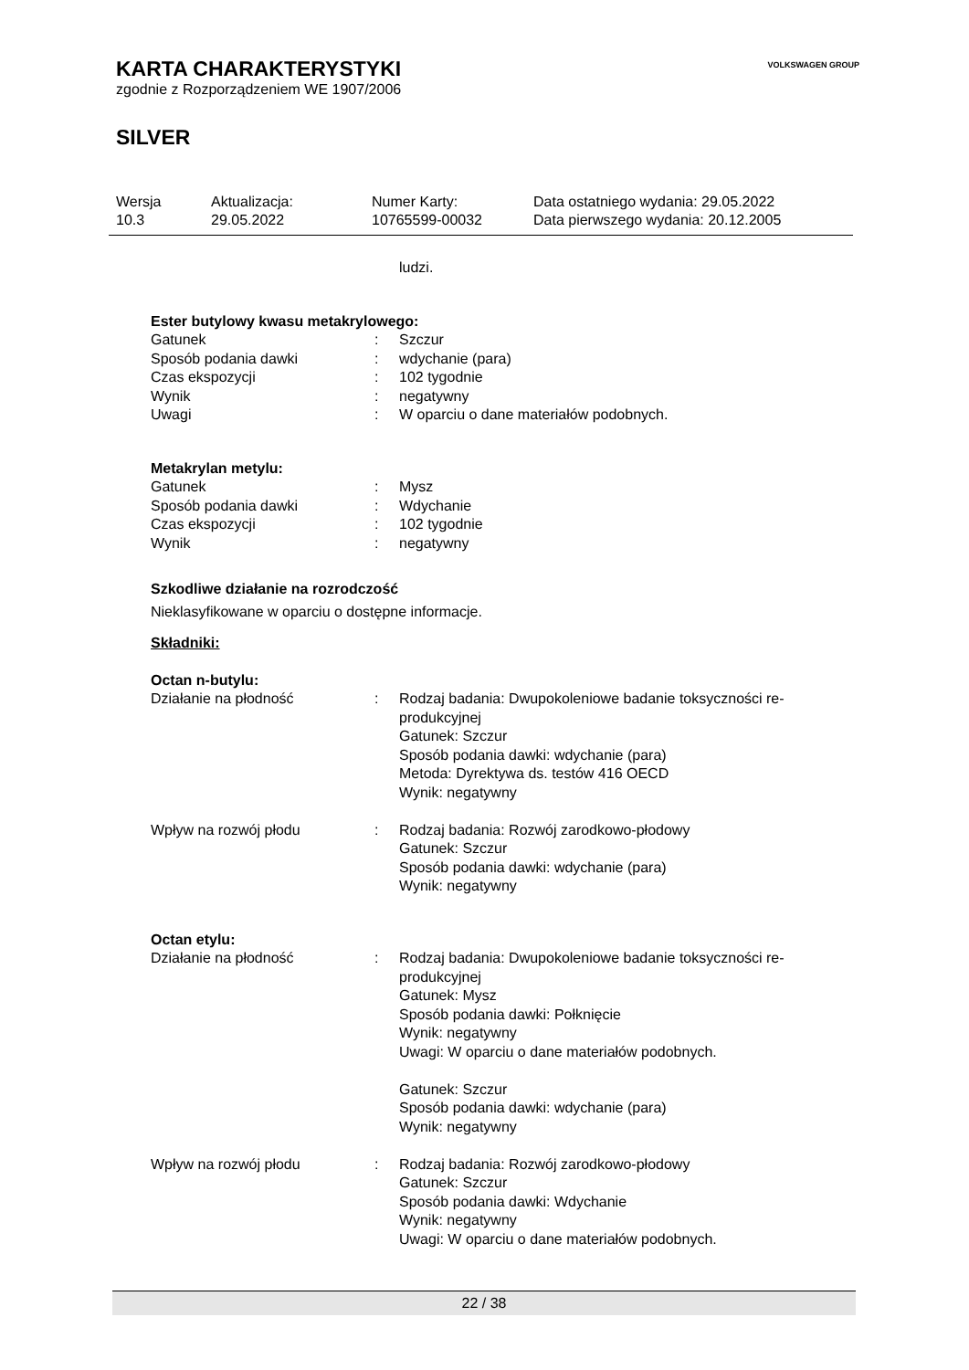KARTA CHARAKTERYSTYKI
zgodnie z Rozporządzeniem WE 1907/2006
SILVER
VOLKSWAGEN GROUP
| Wersja | Aktualizacja: | Numer Karty: | Data ostatniego wydania: 29.05.2022 |
| 10.3 | 29.05.2022 | 10765599-00032 | Data pierwszego wydania: 20.12.2005 |
ludzi.
Ester butylowy kwasu metakrylowego:
| Gatunek | : | Szczur |
| Sposób podania dawki | : | wdychanie (para) |
| Czas ekspozycji | : | 102 tygodnie |
| Wynik | : | negatywny |
| Uwagi | : | W oparciu o dane materiałów podobnych. |
Metakrylan metylu:
| Gatunek | : | Mysz |
| Sposób podania dawki | : | Wdychanie |
| Czas ekspozycji | : | 102 tygodnie |
| Wynik | : | negatywny |
Szkodliwe działanie na rozrodczość
Nieklasyfikowane w oparciu o dostępne informacje.
Składniki:
Octan n-butylu:
| Działanie na płodność | : | Rodzaj badania: Dwupokoleniowe badanie toksyczności re- produkcyjnej Gatunek: Szczur Sposób podania dawki: wdychanie (para) Metoda: Dyrektywa ds. testów 416 OECD Wynik: negatywny |
| Wpływ na rozwój płodu | : | Rodzaj badania: Rozwój zarodkowo-płodowy Gatunek: Szczur Sposób podania dawki: wdychanie (para) Wynik: negatywny |
Octan etylu:
| Działanie na płodność | : | Rodzaj badania: Dwupokoleniowe badanie toksyczności re- produkcyjnej Gatunek: Mysz Sposób podania dawki: Połknięcie Wynik: negatywny Uwagi: W oparciu o dane materiałów podobnych. Gatunek: Szczur Sposób podania dawki: wdychanie (para) Wynik: negatywny |
| Wpływ na rozwój płodu | : | Rodzaj badania: Rozwój zarodkowo-płodowy Gatunek: Szczur Sposób podania dawki: Wdychanie Wynik: negatywny Uwagi: W oparciu o dane materiałów podobnych. |
22 / 38